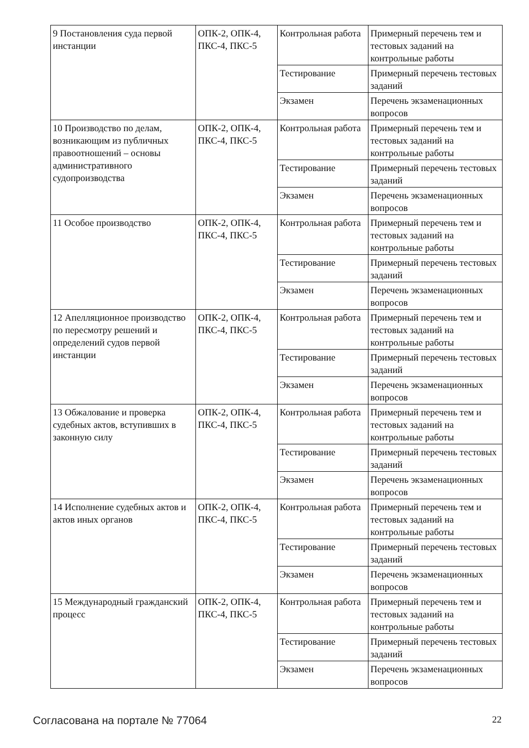| 9 Постановления суда первой инстанции | ОПК-2, ОПК-4, ПКС-4, ПКС-5 | Контрольная работа | Примерный перечень тем и тестовых заданий на контрольные работы |
| | | Тестирование | Примерный перечень тестовых заданий |
| | | Экзамен | Перечень экзаменационных вопросов |
| 10 Производство по делам, возникающим из публичных правоотношений – основы административного судопроизводства | ОПК-2, ОПК-4, ПКС-4, ПКС-5 | Контрольная работа | Примерный перечень тем и тестовых заданий на контрольные работы |
| | | Тестирование | Примерный перечень тестовых заданий |
| | | Экзамен | Перечень экзаменационных вопросов |
| 11 Особое производство | ОПК-2, ОПК-4, ПКС-4, ПКС-5 | Контрольная работа | Примерный перечень тем и тестовых заданий на контрольные работы |
| | | Тестирование | Примерный перечень тестовых заданий |
| | | Экзамен | Перечень экзаменационных вопросов |
| 12 Апелляционное производство по пересмотру решений и определений судов первой инстанции | ОПК-2, ОПК-4, ПКС-4, ПКС-5 | Контрольная работа | Примерный перечень тем и тестовых заданий на контрольные работы |
| | | Тестирование | Примерный перечень тестовых заданий |
| | | Экзамен | Перечень экзаменационных вопросов |
| 13 Обжалование и проверка судебных актов, вступивших в законную силу | ОПК-2, ОПК-4, ПКС-4, ПКС-5 | Контрольная работа | Примерный перечень тем и тестовых заданий на контрольные работы |
| | | Тестирование | Примерный перечень тестовых заданий |
| | | Экзамен | Перечень экзаменационных вопросов |
| 14 Исполнение судебных актов и актов иных органов | ОПК-2, ОПК-4, ПКС-4, ПКС-5 | Контрольная работа | Примерный перечень тем и тестовых заданий на контрольные работы |
| | | Тестирование | Примерный перечень тестовых заданий |
| | | Экзамен | Перечень экзаменационных вопросов |
| 15 Международный гражданский процесс | ОПК-2, ОПК-4, ПКС-4, ПКС-5 | Контрольная работа | Примерный перечень тем и тестовых заданий на контрольные работы |
| | | Тестирование | Примерный перечень тестовых заданий |
| | | Экзамен | Перечень экзаменационных вопросов |
Согласована на портале № 77064 22